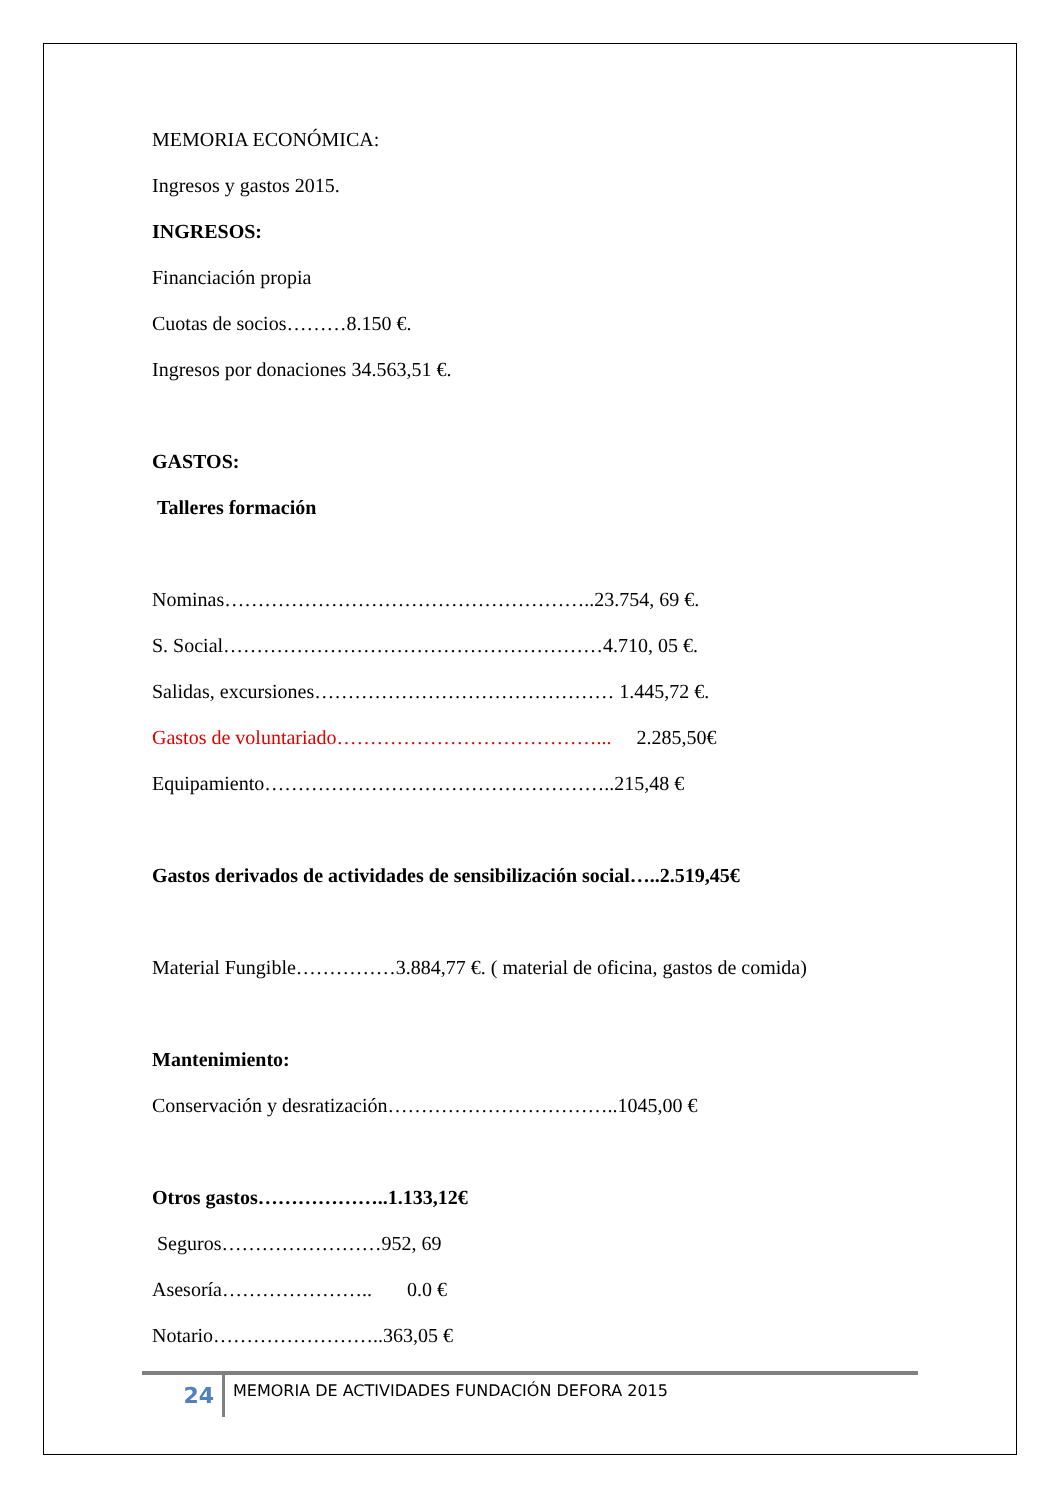MEMORIA ECONÓMICA:
Ingresos y gastos 2015.
INGRESOS:
Financiación propia
Cuotas de socios………8.150 €.
Ingresos por donaciones 34.563,51 €.
GASTOS:
Talleres formación
Nominas………………………………………………..23.754, 69 €.
S. Social…………………………………………………4.710, 05 €.
Salidas, excursiones……………………………………… 1.445,72 €.
Gastos de voluntariado…………………………………... 2.285,50€
Equipamiento……………………………………………..215,48 €
Gastos derivados de actividades de sensibilización social…..2.519,45€
Material Fungible……………3.884,77 €. ( material de oficina, gastos de comida)
Mantenimiento:
Conservación y desratización……………………………..1045,00 €
Otros gastos………………..1.133,12€
Seguros……………………952, 69
Asesoría………………….. 0.0 €
Notario……………………..363,05 €
24
MEMORIA DE ACTIVIDADES FUNDACIÓN DEFORA 2015